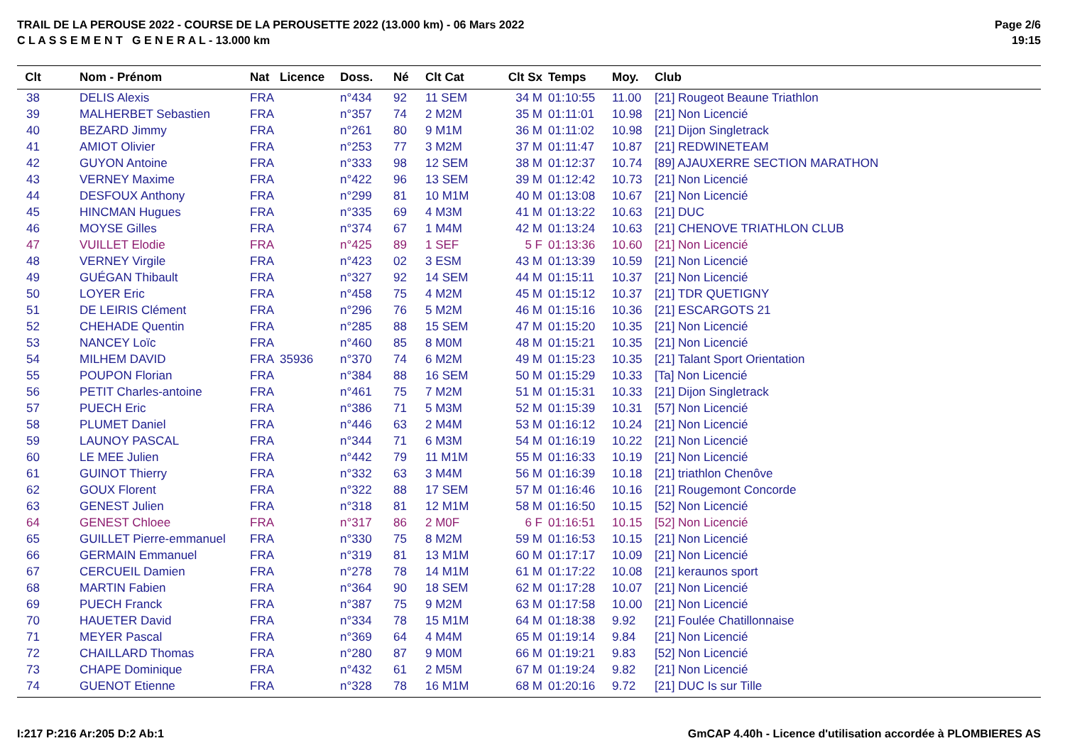TRAIL DE LA PEROUSE 2022 - COURSE DE LA PEROUSETTE 2022 (13.000 km) - 06 Mars 2022
C L A S S E M E N T G E N E R A L - 13.000 km
Page 2/6
19:15
| Clt | Nom - Prénom | Nat | Licence | Doss. | Né | Clt Cat | Clt Sx | Temps | Moy. | Club |
| --- | --- | --- | --- | --- | --- | --- | --- | --- | --- | --- |
| 38 | DELIS Alexis | FRA | | n°434 | 92 | 11 SEM | 34 M | 01:10:55 | 11.00 | [21] Rougeot Beaune Triathlon |
| 39 | MALHERBET Sebastien | FRA | | n°357 | 74 | 2 M2M | 35 M | 01:11:01 | 10.98 | [21] Non Licencié |
| 40 | BEZARD Jimmy | FRA | | n°261 | 80 | 9 M1M | 36 M | 01:11:02 | 10.98 | [21] Dijon Singletrack |
| 41 | AMIOT Olivier | FRA | | n°253 | 77 | 3 M2M | 37 M | 01:11:47 | 10.87 | [21] REDWINETEAM |
| 42 | GUYON Antoine | FRA | | n°333 | 98 | 12 SEM | 38 M | 01:12:37 | 10.74 | [89] AJAUXERRE SECTION MARATHON |
| 43 | VERNEY Maxime | FRA | | n°422 | 96 | 13 SEM | 39 M | 01:12:42 | 10.73 | [21] Non Licencié |
| 44 | DESFOUX Anthony | FRA | | n°299 | 81 | 10 M1M | 40 M | 01:13:08 | 10.67 | [21] Non Licencié |
| 45 | HINCMAN Hugues | FRA | | n°335 | 69 | 4 M3M | 41 M | 01:13:22 | 10.63 | [21] DUC |
| 46 | MOYSE Gilles | FRA | | n°374 | 67 | 1 M4M | 42 M | 01:13:24 | 10.63 | [21] CHENOVE TRIATHLON CLUB |
| 47 | VUILLET Elodie | FRA | | n°425 | 89 | 1 SEF | 5 F | 01:13:36 | 10.60 | [21] Non Licencié |
| 48 | VERNEY Virgile | FRA | | n°423 | 02 | 3 ESM | 43 M | 01:13:39 | 10.59 | [21] Non Licencié |
| 49 | GUÉGAN Thibault | FRA | | n°327 | 92 | 14 SEM | 44 M | 01:15:11 | 10.37 | [21] Non Licencié |
| 50 | LOYER Eric | FRA | | n°458 | 75 | 4 M2M | 45 M | 01:15:12 | 10.37 | [21] TDR QUETIGNY |
| 51 | DE LEIRIS Clément | FRA | | n°296 | 76 | 5 M2M | 46 M | 01:15:16 | 10.36 | [21] ESCARGOTS 21 |
| 52 | CHEHADE Quentin | FRA | | n°285 | 88 | 15 SEM | 47 M | 01:15:20 | 10.35 | [21] Non Licencié |
| 53 | NANCEY Loïc | FRA | | n°460 | 85 | 8 M0M | 48 M | 01:15:21 | 10.35 | [21] Non Licencié |
| 54 | MILHEM DAVID | FRA | 35936 | n°370 | 74 | 6 M2M | 49 M | 01:15:23 | 10.35 | [21] Talant Sport Orientation |
| 55 | POUPON Florian | FRA | | n°384 | 88 | 16 SEM | 50 M | 01:15:29 | 10.33 | [Ta] Non Licencié |
| 56 | PETIT Charles-antoine | FRA | | n°461 | 75 | 7 M2M | 51 M | 01:15:31 | 10.33 | [21] Dijon Singletrack |
| 57 | PUECH Eric | FRA | | n°386 | 71 | 5 M3M | 52 M | 01:15:39 | 10.31 | [57] Non Licencié |
| 58 | PLUMET Daniel | FRA | | n°446 | 63 | 2 M4M | 53 M | 01:16:12 | 10.24 | [21] Non Licencié |
| 59 | LAUNOY PASCAL | FRA | | n°344 | 71 | 6 M3M | 54 M | 01:16:19 | 10.22 | [21] Non Licencié |
| 60 | LE MEE Julien | FRA | | n°442 | 79 | 11 M1M | 55 M | 01:16:33 | 10.19 | [21] Non Licencié |
| 61 | GUINOT Thierry | FRA | | n°332 | 63 | 3 M4M | 56 M | 01:16:39 | 10.18 | [21] triathlon Chenôve |
| 62 | GOUX Florent | FRA | | n°322 | 88 | 17 SEM | 57 M | 01:16:46 | 10.16 | [21] Rougemont Concorde |
| 63 | GENEST Julien | FRA | | n°318 | 81 | 12 M1M | 58 M | 01:16:50 | 10.15 | [52] Non Licencié |
| 64 | GENEST Chloee | FRA | | n°317 | 86 | 2 M0F | 6 F | 01:16:51 | 10.15 | [52] Non Licencié |
| 65 | GUILLET Pierre-emmanuel | FRA | | n°330 | 75 | 8 M2M | 59 M | 01:16:53 | 10.15 | [21] Non Licencié |
| 66 | GERMAIN Emmanuel | FRA | | n°319 | 81 | 13 M1M | 60 M | 01:17:17 | 10.09 | [21] Non Licencié |
| 67 | CERCUEIL Damien | FRA | | n°278 | 78 | 14 M1M | 61 M | 01:17:22 | 10.08 | [21] keraunos sport |
| 68 | MARTIN Fabien | FRA | | n°364 | 90 | 18 SEM | 62 M | 01:17:28 | 10.07 | [21] Non Licencié |
| 69 | PUECH Franck | FRA | | n°387 | 75 | 9 M2M | 63 M | 01:17:58 | 10.00 | [21] Non Licencié |
| 70 | HAUETER David | FRA | | n°334 | 78 | 15 M1M | 64 M | 01:18:38 | 9.92 | [21] Foulée Chatillonnaise |
| 71 | MEYER Pascal | FRA | | n°369 | 64 | 4 M4M | 65 M | 01:19:14 | 9.84 | [21] Non Licencié |
| 72 | CHAILLARD Thomas | FRA | | n°280 | 87 | 9 M0M | 66 M | 01:19:21 | 9.83 | [52] Non Licencié |
| 73 | CHAPE Dominique | FRA | | n°432 | 61 | 2 M5M | 67 M | 01:19:24 | 9.82 | [21] Non Licencié |
| 74 | GUENOT Etienne | FRA | | n°328 | 78 | 16 M1M | 68 M | 01:20:16 | 9.72 | [21] DUC Is sur Tille |
I:217 P:216 Ar:205 D:2 Ab:1 GmCAP 4.40h - Licence d'utilisation accordée à PLOMBIERES AS